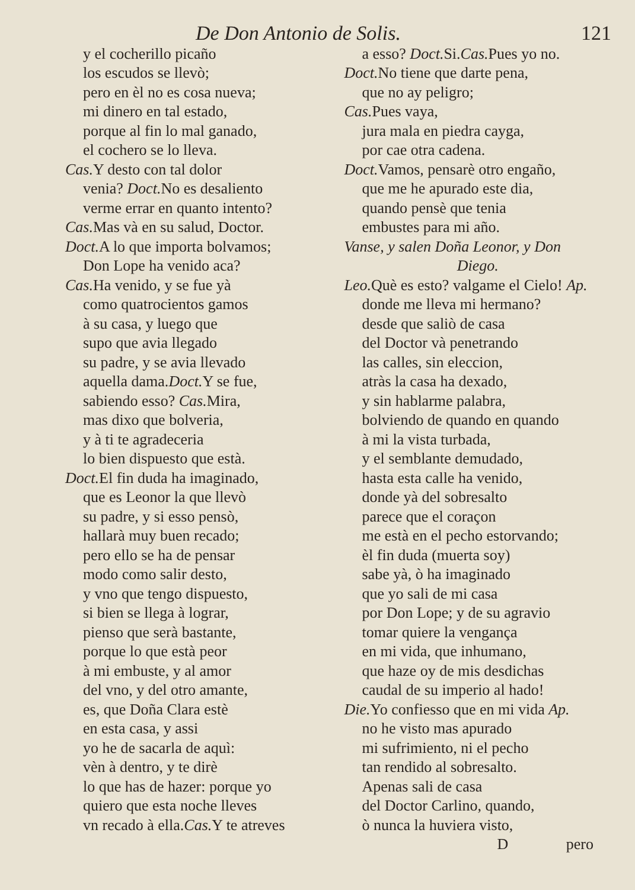De Don Antonio de Solis. 121
y el cocherillo picaño
los escudos se llevò;
pero en èl no es cosa nueva;
mi dinero en tal estado,
porque al fin lo mal ganado,
el cochero se lo lleva.
Cas. Y desto con tal dolor
venia? Doct. No es desaliento
verme errar en quanto intento?
Cas. Mas và en su salud, Doctor.
Doct. A lo que importa bolvamos;
Don Lope ha venido aca?
Cas. Ha venido, y se fue yà
como quatrocientos gamos
à su casa, y luego que
supo que avia llegado
su padre, y se avia llevado
aquella dama.Doct. Y se fue,
sabiendo esso? Cas. Mira,
mas dixo que bolveria,
y à ti te agradeceria
lo bien dispuesto que està.
Doct. El fin duda ha imaginado,
que es Leonor la que llevò
su padre, y si esso pensò,
hallarà muy buen recado;
pero ello se ha de pensar
modo como salir desto,
y vno que tengo dispuesto,
si bien se llega à lograr,
pienso que serà bastante,
porque lo que està peor
à mi embuste, y al amor
del vno, y del otro amante,
es, que Doña Clara estè
en esta casa, y assi
yo he de sacarla de aquì:
vèn à dentro, y te dirè
lo que has de hazer: porque yo
quiero que esta noche lleves
vn recado à ella.Cas. Y te atreves
a esso? Doct. Si.Cas. Pues yo no.
Doct. No tiene que darte pena,
que no ay peligro;
Cas. Pues vaya,
jura mala en piedra cayga,
por cae otra cadena.
Doct. Vamos, pensarè otro engaño,
que me he apurado este dia,
quando pensè que tenia
embustes para mi año.
Vanse, y salen Doña Leonor, y Don
Diego.
Leo. Què es esto? valgame el Cielo! Ap.
donde me lleva mi hermano?
desde que saliò de casa
del Doctor và penetrando
las calles, sin eleccion,
atràs la casa ha dexado,
y sin hablarme palabra,
bolviendo de quando en quando
à mi la vista turbada,
y el semblante demudado,
hasta esta calle ha venido,
donde yà del sobresalto
parece que el coraçon
me està en el pecho estorvando;
èl fin duda (muerta soy)
sabe yà, ò ha imaginado
que yo sali de mi casa
por Don Lope; y de su agravio
tomar quiere la vengança
en mi vida, que inhumano,
que haze oy de mis desdichas
caudal de su imperio al hado!
Die. Yo confiesso que en mi vida Ap.
no he visto mas apurado
mi sufrimiento, ni el pecho
tan rendido al sobresalto.
Apenas sali de casa
del Doctor Carlino, quando,
ò nunca la huviera visto,
D pero